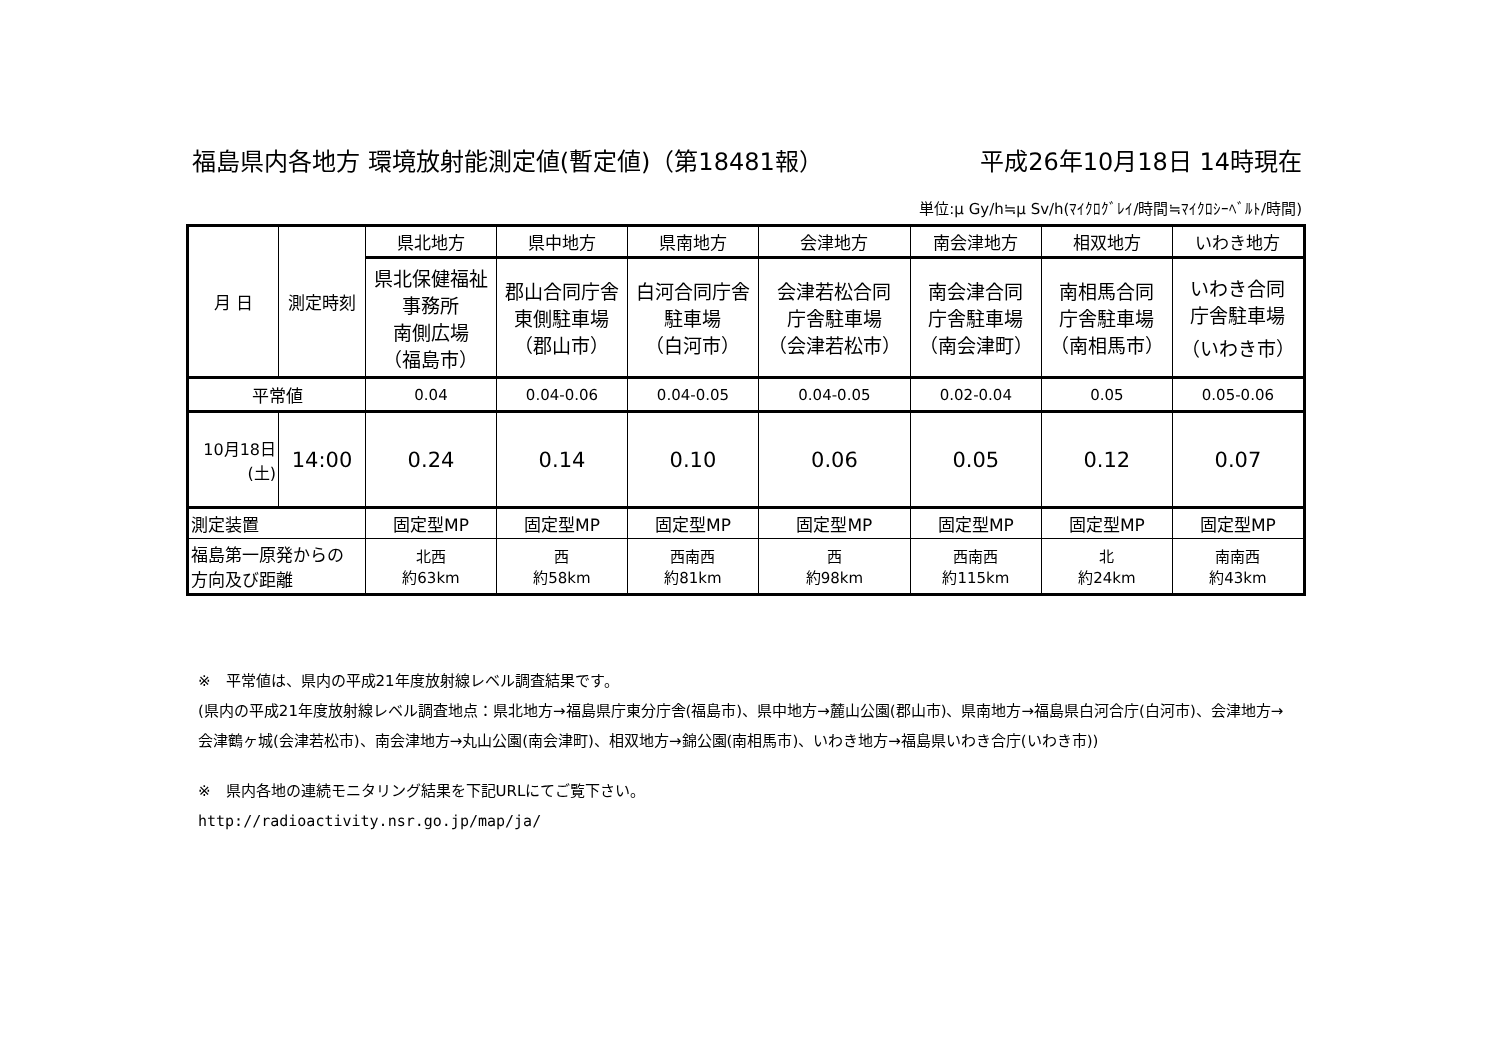福島県内各地方 環境放射能測定値(暫定値)（第18481報） 平成26年10月18日 14時現在
単位:μ Gy/h≒μ Sv/h(ﾏｲｸﾛｸﾞﾚｲ/時間≒ﾏｲｸﾛｼｰﾍﾞﾙﾄ/時間)
| 月 日 | 測定時刻 | 県北地方 | 県中地方 | 県南地方 | 会津地方 | 南会津地方 | 相双地方 | いわき地方 |
| | | 県北保健福祉 事務所 南側広場 （福島市） | 郡山合同庁舎 東側駐車場 （郡山市） | 白河合同庁舎 駐車場 （白河市） | 会津若松合同 庁舎駐車場 （会津若松市） | 南会津合同 庁舎駐車場 （南会津町） | 南相馬合同 庁舎駐車場 （南相馬市） | いわき合同 庁舎駐車場 （いわき市） |
| 平常値 | | 0.04 | 0.04-0.06 | 0.04-0.05 | 0.04-0.05 | 0.02-0.04 | 0.05 | 0.05-0.06 |
| 10月18日 (土) | 14:00 | 0.24 | 0.14 | 0.10 | 0.06 | 0.05 | 0.12 | 0.07 |
| 測定装置 | | 固定型MP | 固定型MP | 固定型MP | 固定型MP | 固定型MP | 固定型MP | 固定型MP |
| 福島第一原発からの 方向及び距離 | | 北西 約63km | 西 約58km | 西南西 約81km | 西 約98km | 西南西 約115km | 北 約24km | 南南西 約43km |
※　平常値は、県内の平成21年度放射線レベル調査結果です。
(県内の平成21年度放射線レベル調査地点：県北地方→福島県庁東分庁舎(福島市)、県中地方→麓山公園(郡山市)、県南地方→福島県白河合庁(白河市)、会津地方→会津鶴ヶ城(会津若松市)、南会津地方→丸山公園(南会津町)、相双地方→錦公園(南相馬市)、いわき地方→福島県いわき合庁(いわき市))
※　県内各地の連続モニタリング結果を下記URLにてご覧下さい。
http://radioactivity.nsr.go.jp/map/ja/